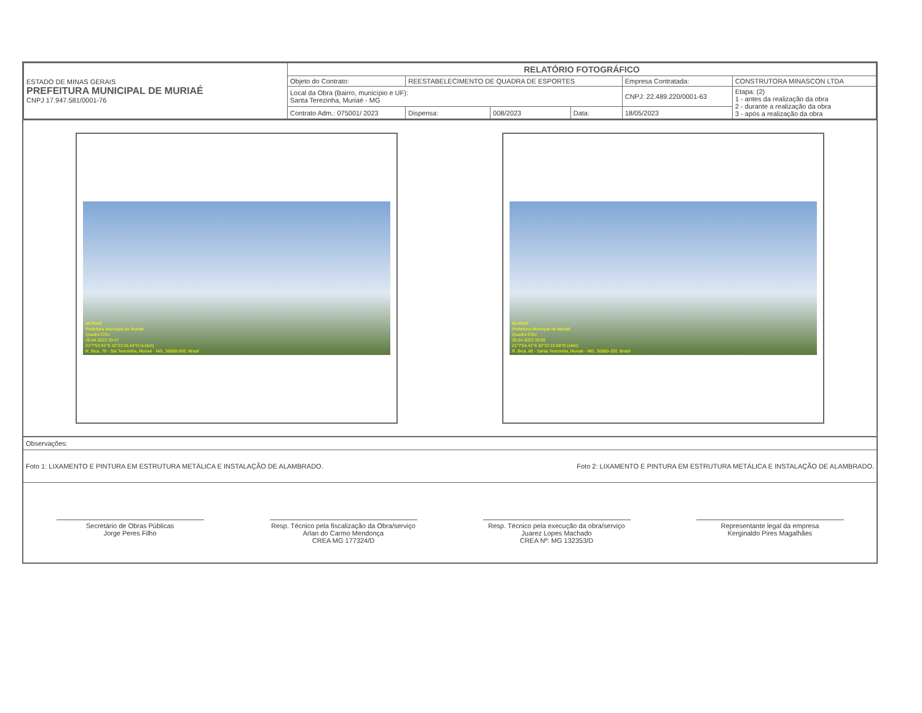| ESTADO DE MINAS GERAIS PREFEITURA MUNICIPAL DE MURIAÉ CNPJ 17.947.581/0001-76 | RELATÓRIO FOTOGRÁFICO | | | | | |
| | Objeto do Contrato: | REESTABELECIMENTO DE QUADRA DE ESPORTES | | | Empresa Contratada: | CONSTRUTORA MINASCON LTDA |
| | Local da Obra (Bairro, município e UF): Santa Terezinha, Muriaé - MG | | | | CNPJ: 22.489.220/0001-63 | Etapa: (2) 1 - antes da realização da obra 2 - durante a realização da obra 3 - após a realização da obra |
| | Contrato Adm.: 075001/ 2023 | Dispensa: | 008/2023 | Data: | 18/05/2023 | |
MURIAÉ
Prefeitura Municipal de Muriaé
Quadra CSU
26.04.2023 10:47
21°7'53.91"S 42°21'15.44"O (±16m)
R. Bica, 78 - Sta Terezinha, Muriaé - MG, 36880-000, Brasil
MURIAÉ
Prefeitura Municipal de Muriaé
Quadra CSU
26.04.2023 10:55
21°7'54.41"S 42°21'13.68"O (±6m)
R. Bica, 88 - Santa Terezinha, Muriaé - MG, 36880-250, Brasil
Observações:
Foto 1: LIXAMENTO E PINTURA EM ESTRUTURA METÁLICA E INSTALAÇÃO DE ALAMBRADO. Foto 2: LIXAMENTO E PINTURA EM ESTRUTURA METÁLICA E INSTALAÇÃO DE ALAMBRADO.
Secretário de Obras Públicas
Jorge Peres Filho
Resp. Técnico pela fiscalização da Obra/serviço
Arlan do Carmo Mendonça
CREA MG 177324/D
Resp. Técnico pela execução da obra/serviço
Juarez Lopes Machado
CREA Nº: MG 132353/D
Representante legal da empresa
Kerginaldo Pires Magalhães